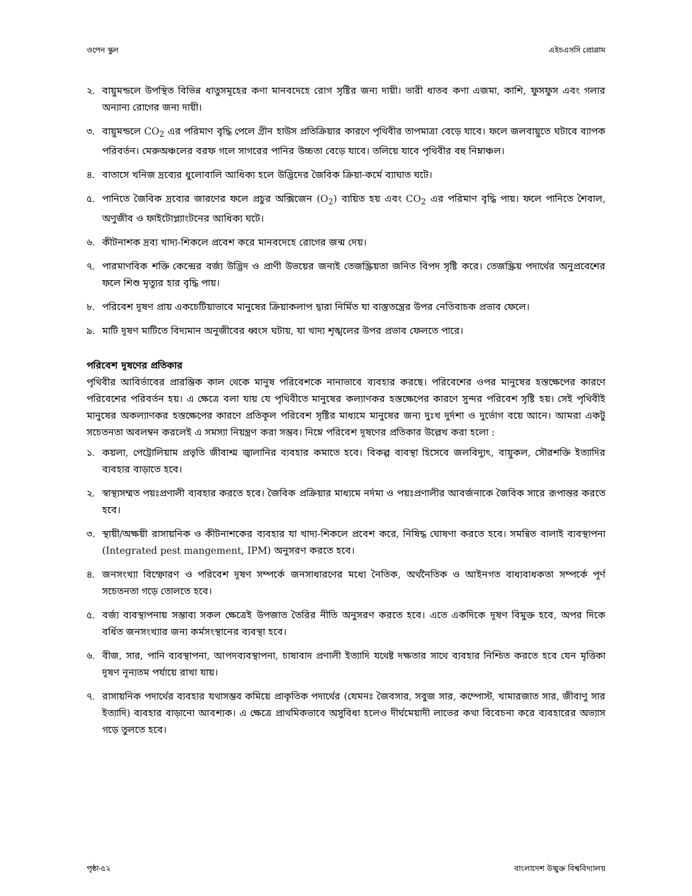ওপেন স্কুল এইচএসসি প্রোগ্রাম
২. বায়ুমন্ডলে উপস্থিত বিভিন্ন ধাতুসমূহের কণা মানবদেহে রোগ সৃষ্টির জন্য দায়ী। ভারী ধাতব কণা এজমা, কাশি, ফুসফুস এবং গলার অন্যান্য রোগের জন্য দায়ী।
৩. বায়ুমন্ডলে CO<sub>2</sub> এর পরিমাণ বৃদ্ধি পেলে গ্রীন হাউস প্রতিক্রিয়ার কারণে পৃথিবীর তাপমাত্রা বেড়ে যাবে। ফলে জলবায়ুতে ঘটাবে ব্যাপক পরিবর্তন। মেরুঅঞ্চলের বরফ গলে সাগরের পানির উচ্চতা বেড়ে যাবে। তলিয়ে যাবে পৃথিবীর বহু নিম্নাঞ্চল।
৪. বাতাসে খনিজ দ্রব্যের ধুলোবালি আধিক্য হলে উদ্ভিদের জৈবিক ক্রিয়া-কর্মে ব্যাঘাত ঘটে।
৫. পানিতে জৈবিক দ্রব্যের জারণের ফলে প্রচুর অক্সিজেন (O<sub>2</sub>) ব্যয়িত হয় এবং CO<sub>2</sub> এর পরিমাণ বৃদ্ধি পায়। ফলে পানিতে শৈবাল, অণুজীব ও ফাইটোপ্ল্যাংটনের আধিক্য ঘটে।
৬. কীটনাশক দ্রব্য খাদ্য-শিকলে প্রবেশ করে মানবদেহে রোগের জন্ম দেয়।
৭. পারমাণবিক শক্তি কেন্দ্রের বর্জ্য উদ্ভিদ ও প্রাণী উভয়ের জন্যই তেজস্ক্রিয়তা জনিত বিপদ সৃষ্টি করে। তেজস্ক্রিয় পদার্থের অনুপ্রবেশের ফলে শিশু মৃত্যুর হার বৃদ্ধি পায়।
৮. পরিবেশ দূষণ প্রায় একচেটিয়াভাবে মানুষের ক্রিয়াকলাপ দ্বারা নির্মিত যা বাস্তুতন্ত্রের উপর নেতিবাচক প্রভাব ফেলে।
৯. মাটি দূষণ মাটিতে বিদ্যমান অনুজীবের ধ্বংস ঘটায়, যা খাদ্য শৃঙ্খলের উপর প্রভাব ফেলতে পারে।
পরিবেশ দূষণের প্রতিকার
পৃথিবীর আবির্ভাবের প্রারম্ভিক কাল থেকে মানুষ পরিবেশকে নানাভাবে ব্যবহার করছে। পরিবেশের ওপর মানুষের হস্তক্ষেপের কারণে পরিবেশের পরিবর্তন হয়। এ ক্ষেত্রে বলা যায় যে পৃথিবীতে মানুষের কল্যাণকর হস্তক্ষেপের কারণে সুন্দর পরিবেশ সৃষ্টি হয়। সেই পৃথিবীই মানুষের অকল্যাণকর হস্তক্ষেপের কারণে প্রতিকূল পরিবেশ সৃষ্টির মাধ্যমে মানুষের জন্য দুঃখ দুর্দশা ও দুর্ভোগ বয়ে আনে। আমরা একটু সচেতনতা অবলম্বন করলেই এ সমস্যা নিয়ন্ত্রণ করা সম্ভব। নিম্নে পরিবেশ দূষণের প্রতিকার উল্লেখ করা হলো :
১. কয়লা, পেট্রোলিয়াম প্রভৃতি জীবাশ্ম জ্বালানির ব্যবহার কমাতে হবে। বিকল্প ব্যবস্থা হিসেবে জলবিদ্যুৎ, বায়ুকল, সৌরশক্তি ইত্যাদির ব্যবহার বাড়াতে হবে।
২. স্বাস্থ্যসম্মত পয়ঃপ্রণালী ব্যবহার করতে হবে। জৈবিক প্রক্রিয়ার মাধ্যমে নর্দমা ও পয়ঃপ্রণালীর আবর্জনাকে জৈবিক সারে রূপান্তর করতে হবে।
৩. স্থায়ী/অক্ষয়ী রাসায়নিক ও কীটনাশকের ব্যবহার যা খাদ্য-শিকলে প্রবেশ করে, নিষিদ্ধ ঘোষণা করতে হবে। সমন্বিত বালাই ব্যবস্থাপনা (Integrated pest mangement, IPM) অনুসরণ করতে হবে।
৪. জনসংখ্যা বিস্ফোরণ ও পরিবেশ দূষণ সম্পর্কে জনসাধারণের মধ্যে নৈতিক, অর্থনৈতিক ও আইনগত বাধ্যবাধকতা সম্পর্কে পূর্ণ সচেতনতা গড়ে তোলতে হবে।
৫. বর্জ্য ব্যবস্থাপনায় সম্ভাব্য সকল ক্ষেত্রেই উপজাত তৈরির নীতি অনুসরণ করতে হবে। এতে একদিকে দূষণ বিমুক্ত হবে, অপর দিকে বর্ধিত জনসংখ্যার জন্য কর্মসংস্থানের ব্যবস্থা হবে।
৬. বীজ, সার, পানি ব্যবস্থাপনা, আপদব্যবস্থাপনা, চাষাবাদ প্রণালী ইত্যাদি যথেষ্ট দক্ষতার সাথে ব্যবহার নিশ্চিত করতে হবে যেন মৃত্তিকা দূষণ নূন্যতম পর্যায়ে রাখা যায়।
৭. রাসায়নিক পদার্থের ব্যবহার যথাসম্ভব কমিয়ে প্রাকৃতিক পদার্থের (যেমনঃ জৈবসার, সবুজ সার, কম্পোস্ট, খামারজাত সার, জীবাণু সার ইত্যাদি) ব্যবহার বাড়ানো আবশ্যক। এ ক্ষেত্রে প্রাথমিকভাবে অসুবিধা হলেও দীর্ঘমেয়াদী লাভের কথা বিবেচনা করে ব্যবহারের অভ্যাস গড়ে তুলতে হবে।
পৃষ্ঠা-৫২ বাংলাদেশ উন্মুক্ত বিশ্ববিদ্যালয়